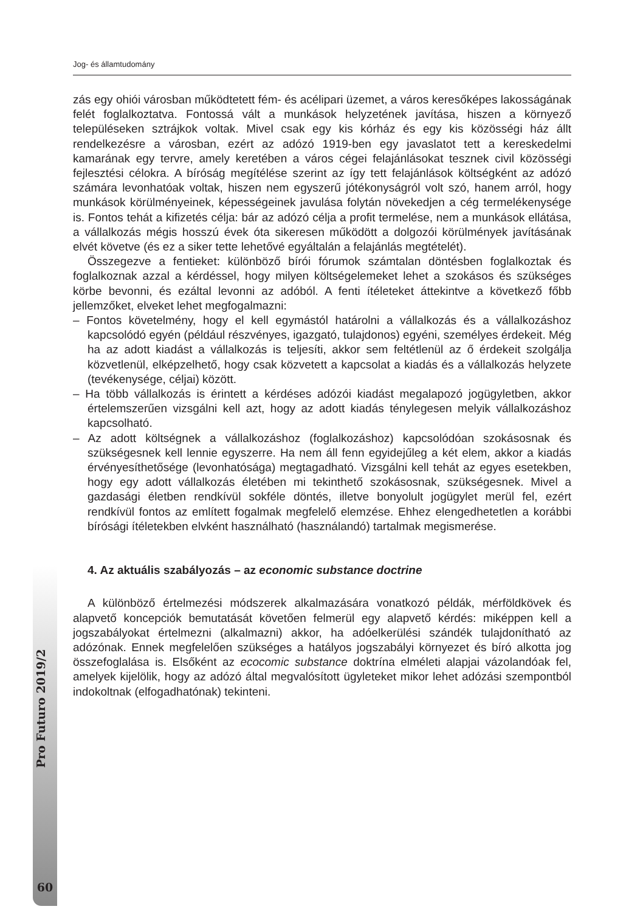Jog- és államtudomány
Pro Futuro 2019/2
60
zás egy ohiói városban működtetett fém- és acélipari üzemet, a város keresőképes lakosságának felét foglalkoztatva. Fontossá vált a munkások helyzetének javítása, hiszen a környező településeken sztrájkok voltak. Mivel csak egy kis kórház és egy kis közösségi ház állt rendelkezésre a városban, ezért az adózó 1919-ben egy javaslatot tett a kereskedelmi kamarának egy tervre, amely keretében a város cégei felajánlásokat tesznek civil közösségi fejlesztési célokra. A bíróság megítélése szerint az így tett felajánlások költségként az adózó számára levonhatóak voltak, hiszen nem egyszerű jótékonyságról volt szó, hanem arról, hogy munkások körülményeinek, képességeinek javulása folytán növekedjen a cég termelékenysége is. Fontos tehát a kifizetés célja: bár az adózó célja a profit termelése, nem a munkások ellátása, a vállalkozás mégis hosszú évek óta sikeresen működött a dolgozói körülmények javításának elvét követve (és ez a siker tette lehetővé egyáltalán a felajánlás megtételét).
Összegezve a fentieket: különböző bírói fórumok számtalan döntésben foglalkoztak és foglalkoznak azzal a kérdéssel, hogy milyen költségelemeket lehet a szokásos és szükséges körbe bevonni, és ezáltal levonni az adóból. A fenti ítéleteket áttekintve a következő főbb jellemzőket, elveket lehet megfogalmazni:
– Fontos követelmény, hogy el kell egymástól határolni a vállalkozás és a vállalkozáshoz kapcsolódó egyén (például részvényes, igazgató, tulajdonos) egyéni, személyes érdekeit. Még ha az adott kiadást a vállalkozás is teljesíti, akkor sem feltétlenül az ő érdekeit szolgálja közvetlenül, elképzelhető, hogy csak közvetett a kapcsolat a kiadás és a vállalkozás helyzete (tevékenysége, céljai) között.
– Ha több vállalkozás is érintett a kérdéses adózói kiadást megalapozó jogügyletben, akkor értelemszerűen vizsgálni kell azt, hogy az adott kiadás ténylegesen melyik vállalkozáshoz kapcsolható.
– Az adott költségnek a vállalkozáshoz (foglalkozáshoz) kapcsolódóan szokásosnak és szükségesnek kell lennie egyszerre. Ha nem áll fenn egyidejűleg a két elem, akkor a kiadás érvényesíthetősége (levonhatósága) megtagadható. Vizsgálni kell tehát az egyes esetekben, hogy egy adott vállalkozás életében mi tekinthető szokásosnak, szükségesnek. Mivel a gazdasági életben rendkívül sokféle döntés, illetve bonyolult jogügylet merül fel, ezért rendkívül fontos az említett fogalmak megfelelő elemzése. Ehhez elengedhetetlen a korábbi bírósági ítéletekben elvként használható (használandó) tartalmak megismerése.
4. Az aktuális szabályozás – az economic substance doctrine
A különböző értelmezési módszerek alkalmazására vonatkozó példák, mérföldkövek és alapvető koncepciók bemutatását követően felmerül egy alapvető kérdés: miképpen kell a jogszabályokat értelmezni (alkalmazni) akkor, ha adóelkerülési szándék tulajdonítható az adózónak. Ennek megfelelően szükséges a hatályos jogszabályi környezet és bíró alkotta jog összefoglalása is. Elsőként az ecocomic substance doktrína elméleti alapjai vázolandóak fel, amelyek kijelölik, hogy az adózó által megvalósított ügyleteket mikor lehet adózási szempontból indokoltnak (elfogadhatónak) tekinteni.